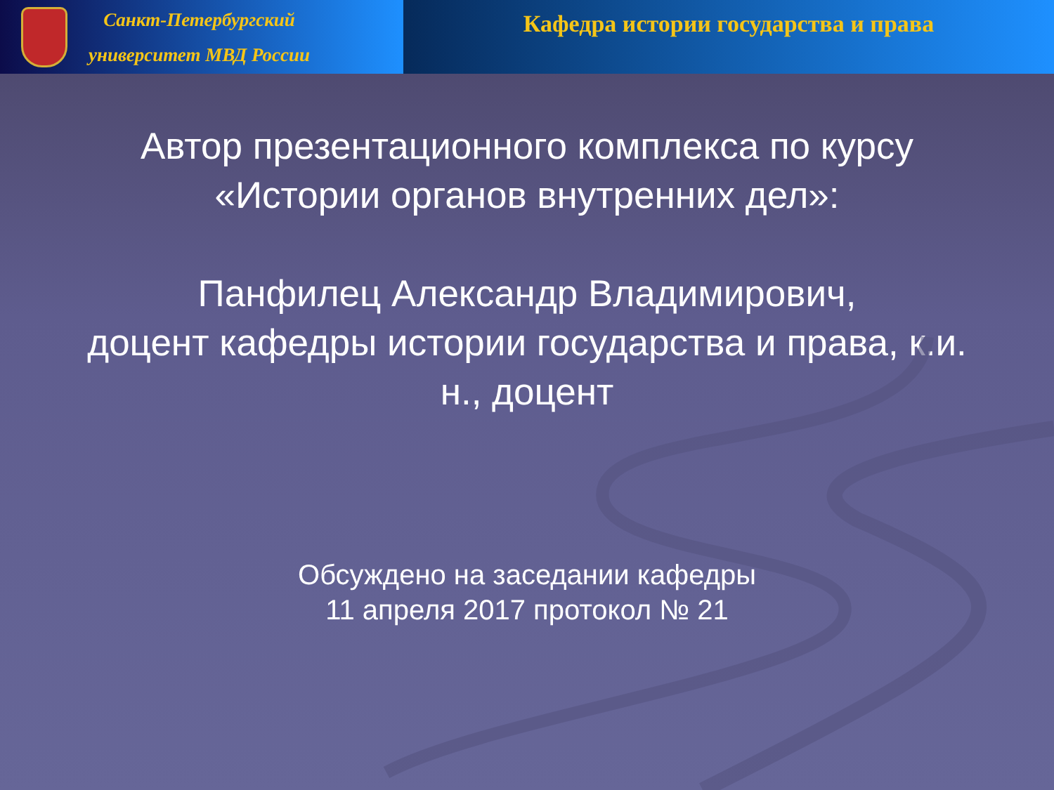Санкт-Петербургский
университет МВД России
Кафедра истории государства и права
Автор презентационного комплекса по курсу
«Истории органов внутренних дел»:
Панфилец Александр Владимирович,
доцент кафедры истории государства и права, к.и.
н., доцент
Обсуждено на заседании кафедры
11 апреля 2017 протокол № 21